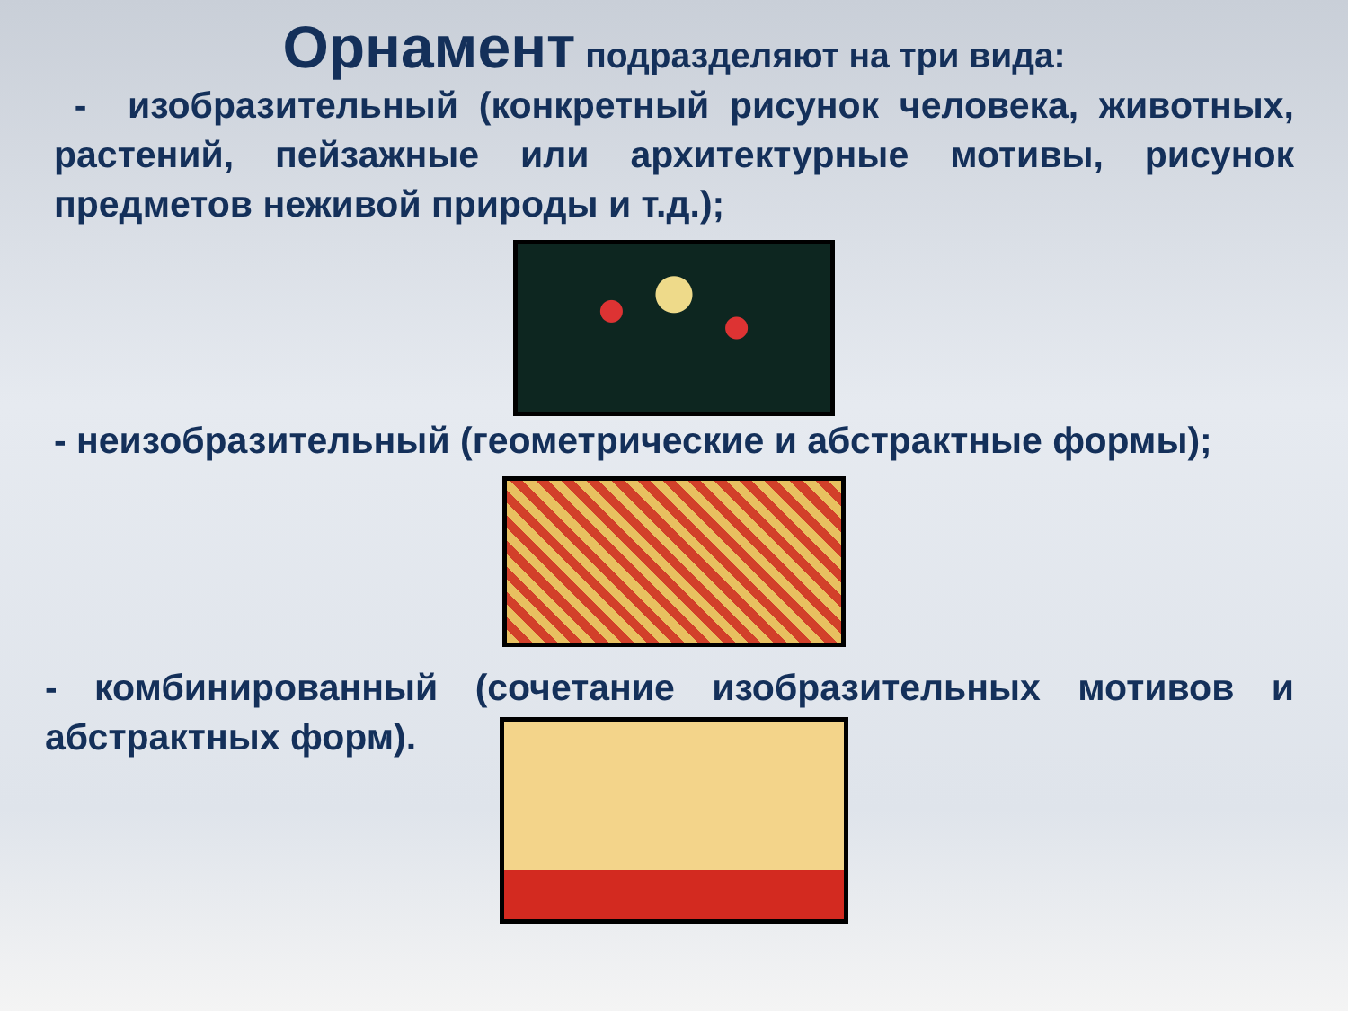Орнамент подразделяют на три вида:
- изобразительный (конкретный рисунок человека, животных, растений, пейзажные или архитектурные мотивы, рисунок предметов неживой природы и т.д.);
- неизобразительный (геометрические и абстрактные формы);
- комбинированный (сочетание изобразительных мотивов и абстрактных форм).